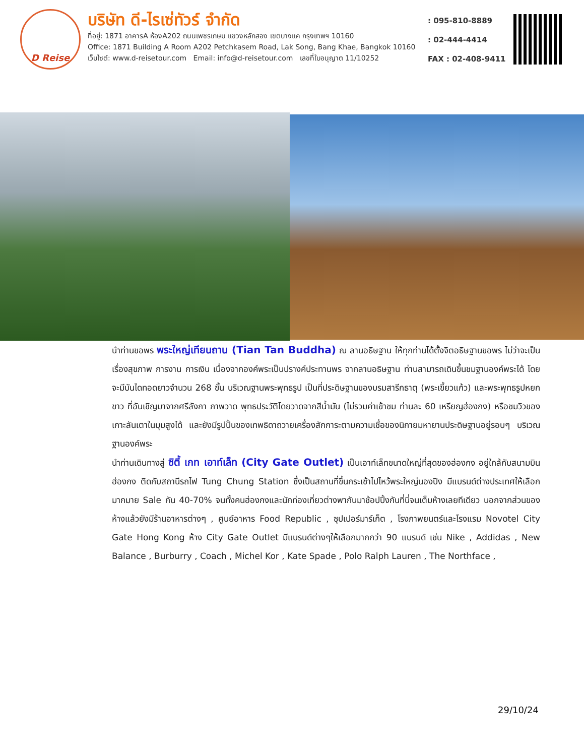D Reise
บริษัท ดี-ไรเซ่ทัวร์ จำกัด
ที่อยู่: 1871 อาคารA ห้องA202 ถนนเพชรเกษม แขวงหลักสอง เขตบางแค กรุงเทพฯ 10160
Office: 1871 Building A Room A202 Petchkasem Road, Lak Song, Bang Khae, Bangkok 10160
เว็บไซต์: www.d-reisetour.com Email: info@d-reisetour.com เลขที่ใบอนุญาต 11/10252
: 095-810-8889
: 02-444-4414
FAX : 02-408-9411
นำท่านขอพร พระใหญ่เทียนถาน (Tian Tan Buddha) ณ ลานอธิษฐาน ให้ทุกท่านได้ตั้งจิตอธิษฐานขอพร ไม่ว่าจะเป็นเรื่องสุขภาพ การงาน การเงิน เนื่องจากองค์พระเป็นปรางค์ประทานพร จากลานอธิษฐาน ท่านสามารถเดินขึ้นชมฐานองค์พระได้ โดยจะมีบันไดทอดยาวจำนวน 268 ขั้น บริเวณฐานพระพุทธรูป เป็นที่ประดิษฐานของบรมสารีกธาตุ (พระเขี้ยวแก้ว) และพระพุทธรูปหยกขาว ที่อันเชิญมาจากศรีลังกา ภาพวาด พุทธประวัติโดยวาดจากสีน้ำมัน (ไม่รวมค่าเข้าชม ท่านละ 60 เหรียญฮ่องกง) หรือชมวิวของเกาะลันเตาในมุมสูงได้ และยังมีรูปปั้นของเทพธิดาถวายเครื่องสักการะตามความเชื่อของนิกายมหายานประดิษฐานอยู่รอบๆ บริเวณฐานองค์พระ
นำท่านเดินทางสู่ ซิตี้ เกท เอาท์เล็ท (City Gate Outlet) เป็นเอาท์เล็ทขนาดใหญ่ที่สุดของฮ่องกง อยู่ใกล้กับสนามบินฮ่องกง ติดกับสถานีรถไฟ Tung Chung Station ซึ่งเป็นสถานที่ขึ้นกระเช้าไปไหว้พระใหญ่นองปิง มีแบรนด์ต่างประเทศให้เลือกมากมาย Sale กัน 40-70% จนทั้งคนฮ่องกงและนักท่องเที่ยวต่างพากันมาช้อปปิ้งกันที่นี่จนเต็มห้างเลยทีเดียว นอกจากส่วนของห้างแล้วยังมีร้านอาหารต่างๆ , ศูนย์อาหาร Food Republic , ซุปเปอร์มาร์เก็ต , โรงภาพยนตร์และโรงแรม Novotel City Gate Hong Kong ห้าง City Gate Outlet มีแบรนด์ต่างๆให้เลือกมากกว่า 90 แบรนด์ เช่น Nike , Addidas , New Balance , Burburry , Coach , Michel Kor , Kate Spade , Polo Ralph Lauren , The Northface ,
29/10/24